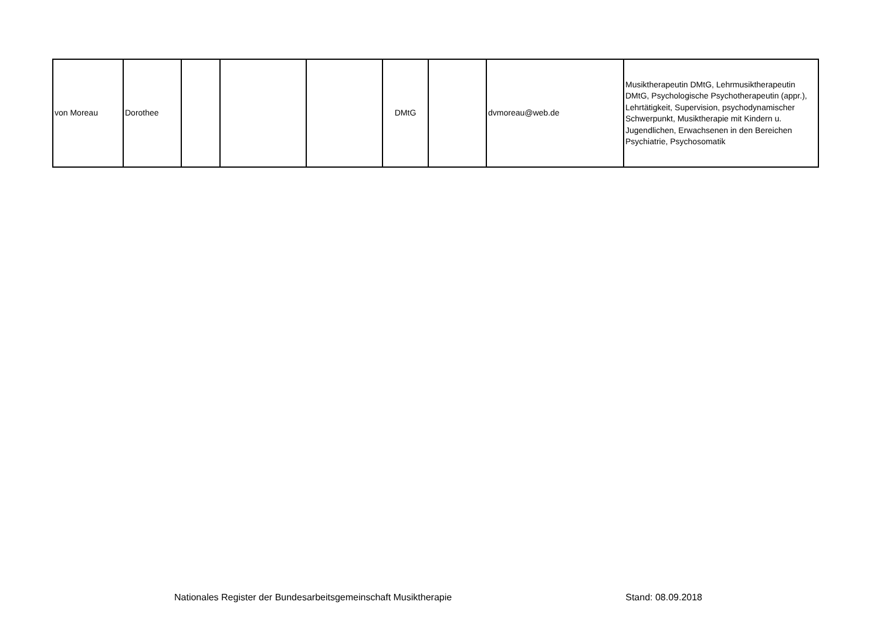| von Moreau | Dorothee | | | | DMtG | | dvmoreau@web.de | Musiktherapeutin DMtG, Lehrmusiktherapeutin DMtG, Psychologische Psychotherapeutin (appr.), Lehrtätigkeit, Supervision, psychodynamischer Schwerpunkt, Musiktherapie mit Kindern u. Jugendlichen, Erwachsenen in den Bereichen Psychiatrie, Psychosomatik |
Nationales Register der Bundesarbeitsgemeinschaft Musiktherapie Stand: 08.09.2018